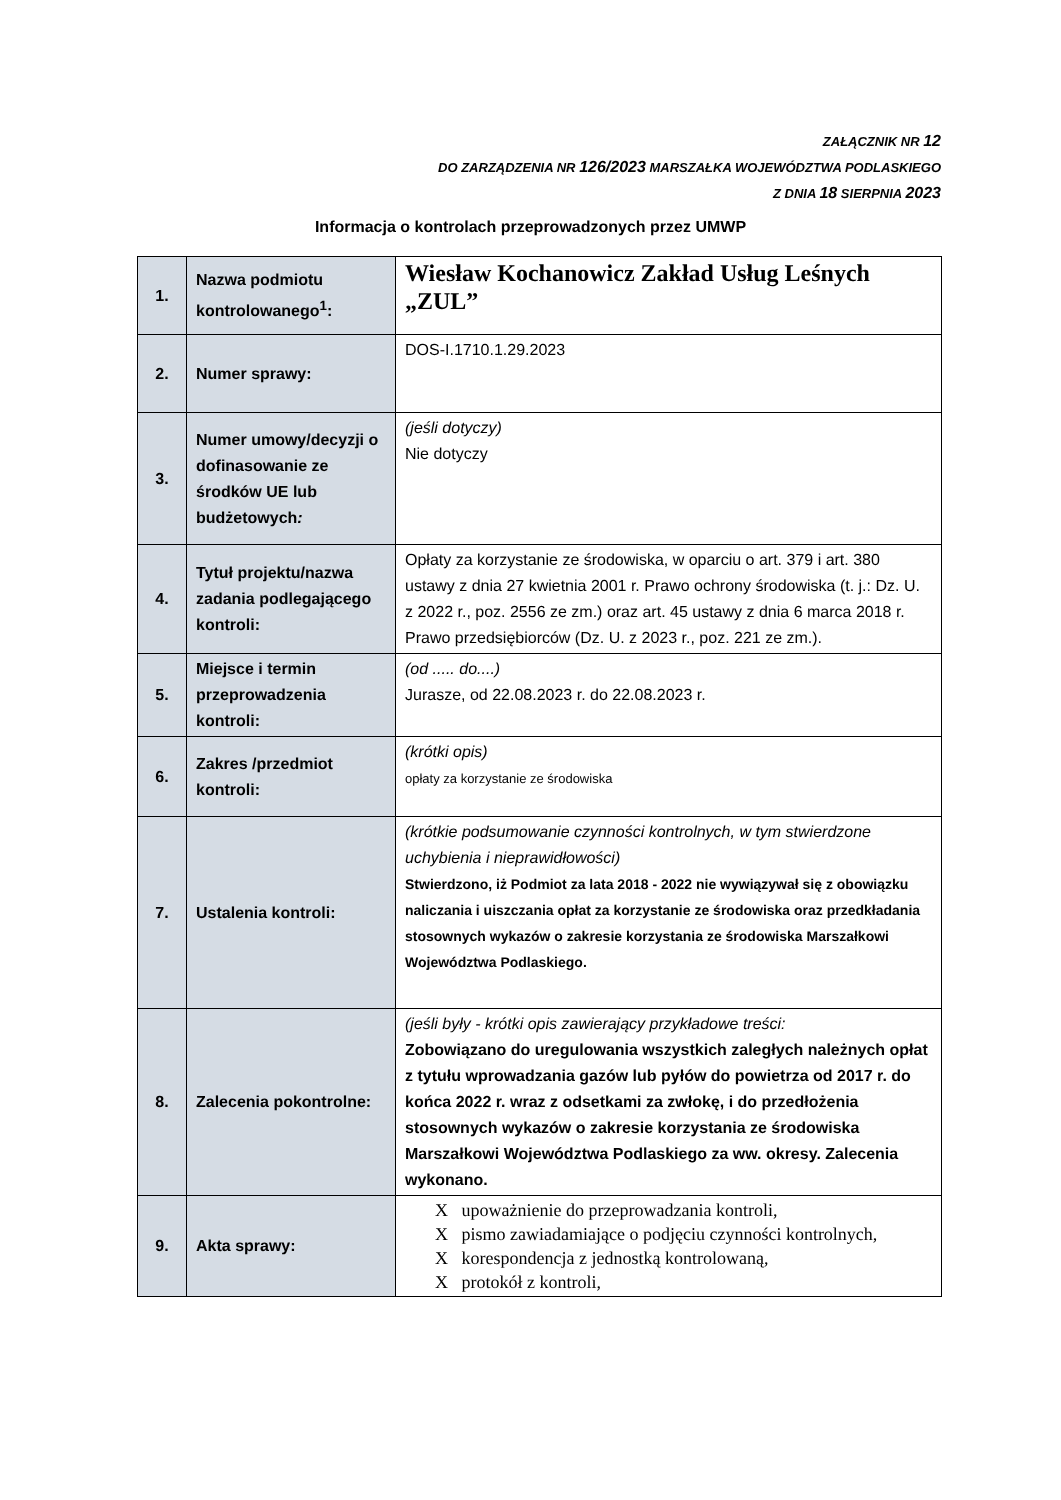ZAŁĄCZNIK NR 12
DO ZARZĄDZENIA NR 126/2023 MARSZAŁKA WOJEWÓDZTWA PODLASKIEGO
Z DNIA 18 SIERPNIA 2023
Informacja o kontrolach przeprowadzonych przez UMWP
| 1. | Nazwa podmiotu kontrolowanego<sup>1</sup>: | Wiesław Kochanowicz Zakład Usług Leśnych „ZUL” |
| 2. | Numer sprawy: | DOS-I.1710.1.29.2023 |
| 3. | Numer umowy/decyzji o dofinasowanie ze środków UE lub budżetowych : | (jeśli dotyczy) Nie dotyczy |
| 4. | Tytuł projektu/nazwa zadania podlegającego kontroli: | Opłaty za korzystanie ze środowiska, w oparciu o art. 379 i art. 380 ustawy z dnia 27 kwietnia 2001 r. Prawo ochrony środowiska (t. j.: Dz. U. z 2022 r., poz. 2556 ze zm.) oraz art. 45 ustawy z dnia 6 marca 2018 r. Prawo przedsiębiorców (Dz. U. z 2023 r., poz. 221 ze zm.). |
| 5. | Miejsce i termin przeprowadzenia kontroli: | (od ..... do....) Jurasze, od 22.08.2023 r. do 22.08.2023 r. |
| 6. | Zakres /przedmiot kontroli: | (krótki opis) opłaty za korzystanie ze środowiska |
| 7. | Ustalenia kontroli: | (krótkie podsumowanie czynności kontrolnych, w tym stwierdzone uchybienia i nieprawidłowości) Stwierdzono, iż Podmiot za lata 2018 - 2022 nie wywiązywał się z obowiązku naliczania i uiszczania opłat za korzystanie ze środowiska oraz przedkładania stosownych wykazów o zakresie korzystania ze środowiska Marszałkowi Województwa Podlaskiego. |
| 8. | Zalecenia pokontrolne: | (jeśli były - krótki opis zawierający przykładowe treści: Zobowiązano do uregulowania wszystkich zaległych należnych opłat z tytułu wprowadzania gazów lub pyłów do powietrza od 2017 r. do końca 2022 r. wraz z odsetkami za zwłokę, i do przedłożenia stosownych wykazów o zakresie korzystania ze środowiska Marszałkowi Województwa Podlaskiego za ww. okresy. Zalecenia wykonano. |
| 9. | Akta sprawy: | X upoważnienie do przeprowadzania kontroli, X pismo zawiadamiające o podjęciu czynności kontrolnych, X korespondencja z jednostką kontrolowaną, X protokół z kontroli, |